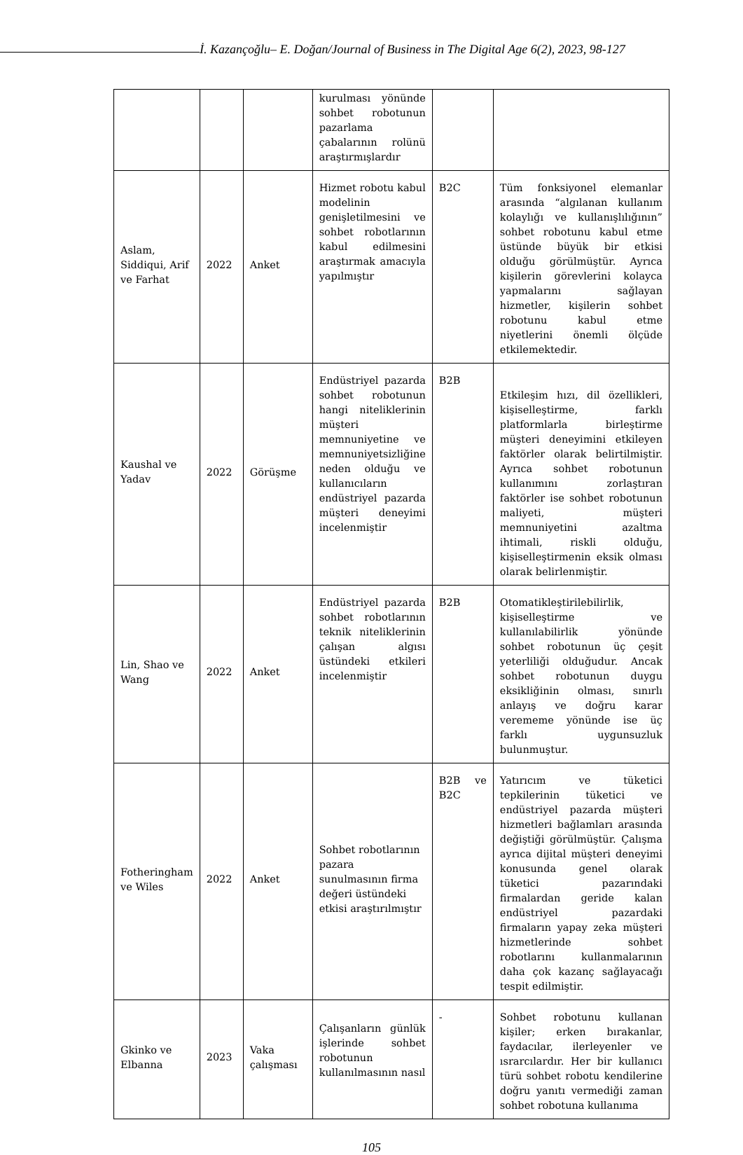İ. Kazançoğlu– E. Doğan/Journal of Business in The Digital Age 6(2), 2023, 98-127
| | | | kurulması yönünde sohbet robotunun pazarlama çabalarının rolünü araştırmışlardır | | |
| Aslam, Siddiqui, Arif ve Farhat | 2022 | Anket | Hizmet robotu kabul modelinin genişletilmesini ve sohbet robotlarının kabul edilmesini araştırmak amacıyla yapılmıştır | B2C | Tüm fonksiyonel elemanlar arasında “algılanan kullanım kolaylığı ve kullanışlılığının” sohbet robotunu kabul etme üstünde büyük bir etkisi olduğu görülmüştür. Ayrıca kişilerin görevlerini kolayca yapmalarını sağlayan hizmetler, kişilerin sohbet robotunu kabul etme niyetlerini önemli ölçüde etkilemektedir. |
| Kaushal ve Yadav | 2022 | Görüşme | Endüstriyel pazarda sohbet robotunun hangi niteliklerinin müşteri memnuniyetine ve memnuniyetsizliğine neden olduğu ve kullanıcıların endüstriyel pazarda müşteri deneyimi incelenmiştir | B2B | Etkileşim hızı, dil özellikleri, kişiselleştirme, farklı platformlarla birleştirme müşteri deneyimini etkileyen faktörler olarak belirtilmiştir. Ayrıca sohbet robotunun kullanımını zorlaştıran faktörler ise sohbet robotunun maliyeti, müşteri memnuniyetini azaltma ihtimali, riskli olduğu, kişiselleştirmenin eksik olması olarak belirlenmiştir. |
| Lin, Shao ve Wang | 2022 | Anket | Endüstriyel pazarda sohbet robotlarının teknik niteliklerinin çalışan algısı üstündeki etkileri incelenmiştir | B2B | Otomatikleştirilebilirlik, kişiselleştirme ve kullanılabilirlik yönünde sohbet robotunun üç çeşit yeterliliği olduğudur. Ancak sohbet robotunun duygu eksikliğinin olması, sınırlı anlayış ve doğru karar verememe yönünde ise üç farklı uygunsuzluk bulunmuştur. |
| Fotheringham ve Wiles | 2022 | Anket | Sohbet robotlarının pazara sunulmasının firma değeri üstündeki etkisi araştırılmıştır | B2B ve B2C | Yatırıcım ve tüketici tepkilerinin tüketici ve endüstriyel pazarda müşteri hizmetleri bağlamları arasında değiştiği görülmüştür. Çalışma ayrıca dijital müşteri deneyimi konusunda genel olarak tüketici pazarındaki firmalardan geride kalan endüstriyel pazardaki firmaların yapay zeka müşteri hizmetlerinde sohbet robotlarını kullanmalarının daha çok kazanç sağlayacağı tespit edilmiştir. |
| Gkinko ve Elbanna | 2023 | Vaka çalışması | Çalışanların günlük işlerinde sohbet robotunun kullanılmasının nasıl | - | Sohbet robotunu kullanan kişiler; erken bırakanlar, faydacılar, ilerleyenler ve ısrarcılardır. Her bir kullanıcı türü sohbet robotu kendilerine doğru yanıtı vermediği zaman sohbet robotuna kullanıma |
105